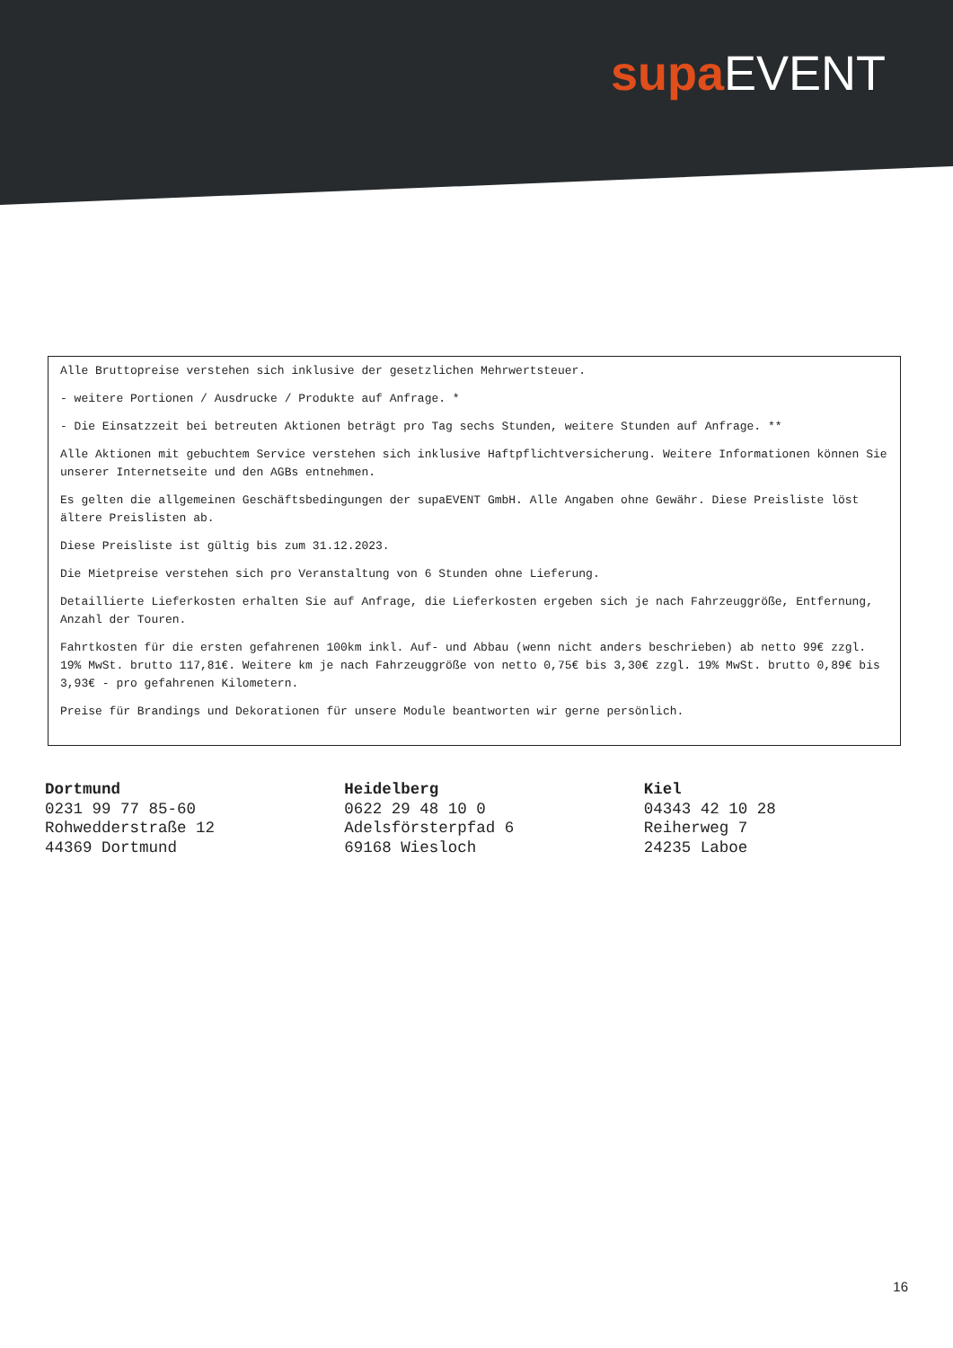supa EVENT
Alle Bruttopreise verstehen sich inklusive der gesetzlichen Mehrwertsteuer.
- weitere Portionen / Ausdrucke / Produkte auf Anfrage. *
- Die Einsatzzeit bei betreuten Aktionen beträgt pro Tag sechs Stunden, weitere Stunden auf Anfrage. **
Alle Aktionen mit gebuchtem Service verstehen sich inklusive Haftpflichtversicherung. Weitere Informationen können Sie unserer Internetseite und den AGBs entnehmen.
Es gelten die allgemeinen Geschäftsbedingungen der supaEVENT GmbH. Alle Angaben ohne Gewähr. Diese Preisliste löst ältere Preislisten ab.
Diese Preisliste ist gültig bis zum 31.12.2023.
Die Mietpreise verstehen sich pro Veranstaltung von 6 Stunden ohne Lieferung.
Detaillierte Lieferkosten erhalten Sie auf Anfrage, die Lieferkosten ergeben sich je nach Fahrzeuggröße, Entfernung, Anzahl der Touren.
Fahrtkosten für die ersten gefahrenen 100km inkl. Auf- und Abbau (wenn nicht anders beschrieben) ab netto 99€ zzgl. 19% MwSt. brutto 117,81€. Weitere km je nach Fahrzeuggröße von netto 0,75€ bis 3,30€ zzgl. 19% MwSt. brutto 0,89€ bis 3,93€ - pro gefahrenen Kilometern.
Preise für Brandings und Dekorationen für unsere Module beantworten wir gerne persönlich.
Dortmund
0231 99 77 85-60
Rohwedderstraße 12
44369 Dortmund
Heidelberg
0622 29 48 10 0
Adelsförsterpfad 6
69168 Wiesloch
Kiel
04343 42 10 28
Reiherweg 7
24235 Laboe
16